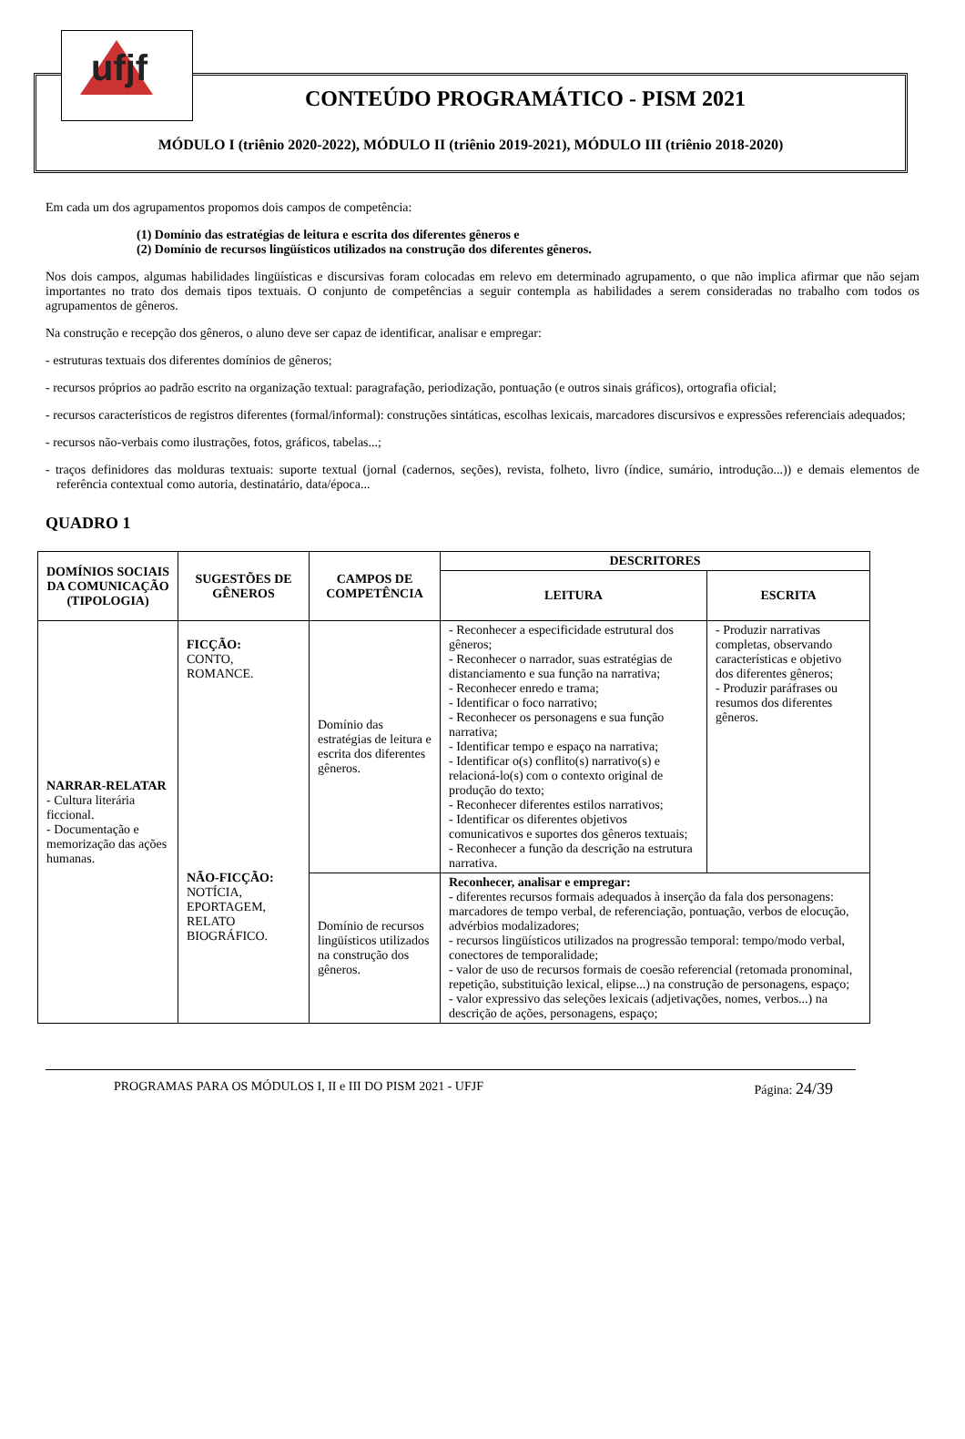ufjf
CONTEÚDO PROGRAMÁTICO - PISM 2021
MÓDULO I (triênio 2020-2022), MÓDULO II (triênio 2019-2021), MÓDULO III (triênio 2018-2020)
Em cada um dos agrupamentos propomos dois campos de competência:
(1) Domínio das estratégias de leitura e escrita dos diferentes gêneros e
(2) Domínio de recursos lingüísticos utilizados na construção dos diferentes gêneros.
Nos dois campos, algumas habilidades lingüísticas e discursivas foram colocadas em relevo em determinado agrupamento, o que não implica afirmar que não sejam importantes no trato dos demais tipos textuais. O conjunto de competências a seguir contempla as habilidades a serem consideradas no trabalho com todos os agrupamentos de gêneros.
Na construção e recepção dos gêneros, o aluno deve ser capaz de identificar, analisar e empregar:
- estruturas textuais dos diferentes domínios de gêneros;
- recursos próprios ao padrão escrito na organização textual: paragrafação, periodização, pontuação (e outros sinais gráficos), ortografia oficial;
- recursos característicos de registros diferentes (formal/informal): construções sintáticas, escolhas lexicais, marcadores discursivos e expressões referenciais adequados;
- recursos não-verbais como ilustrações, fotos, gráficos, tabelas...;
- traços definidores das molduras textuais: suporte textual (jornal (cadernos, seções), revista, folheto, livro (índice, sumário, introdução...)) e demais elementos de referência contextual como autoria, destinatário, data/época...
QUADRO 1
| DOMÍNIOS SOCIAIS DA COMUNICAÇÃO (TIPOLOGIA) | SUGESTÕES DE GÊNEROS | CAMPOS DE COMPETÊNCIA | DESCRITORES | |
| --- | --- | --- | --- | --- |
| | | | LEITURA | ESCRITA |
| NARRAR-RELATAR - Cultura literária ficcional. - Documentação e memorização das ações humanas. | FICÇÃO: CONTO, ROMANCE. NÃO-FICÇÃO: NOTÍCIA, EPORTAGEM, RELATO BIOGRÁFICO. | Domínio das estratégias de leitura e escrita dos diferentes gêneros. | - Reconhecer a especificidade estrutural dos gêneros; - Reconhecer o narrador, suas estratégias de distanciamento e sua função na narrativa; - Reconhecer enredo e trama; - Identificar o foco narrativo; - Reconhecer os personagens e sua função narrativa; - Identificar tempo e espaço na narrativa; - Identificar o(s) conflito(s) narrativo(s) e relacioná-lo(s) com o contexto original de produção do texto; - Reconhecer diferentes estilos narrativos; - Identificar os diferentes objetivos comunicativos e suportes dos gêneros textuais; - Reconhecer a função da descrição na estrutura narrativa. | - Produzir narrativas completas, observando características e objetivo dos diferentes gêneros; - Produzir paráfrases ou resumos dos diferentes gêneros. |
| | | Domínio de recursos lingüísticos utilizados na construção dos gêneros. | Reconhecer, analisar e empregar: - diferentes recursos formais adequados à inserção da fala dos personagens: marcadores de tempo verbal, de referenciação, pontuação, verbos de elocução, advérbios modalizadores; - recursos lingüísticos utilizados na progressão temporal: tempo/modo verbal, conectores de temporalidade; - valor de uso de recursos formais de coesão referencial (retomada pronominal, repetição, substituição lexical, elipse...) na construção de personagens, espaço; - valor expressivo das seleções lexicais (adjetivações, nomes, verbos...) na descrição de ações, personagens, espaço; | |
PROGRAMAS PARA OS MÓDULOS I, II e III DO PISM 2021 - UFJF Página: 24/39